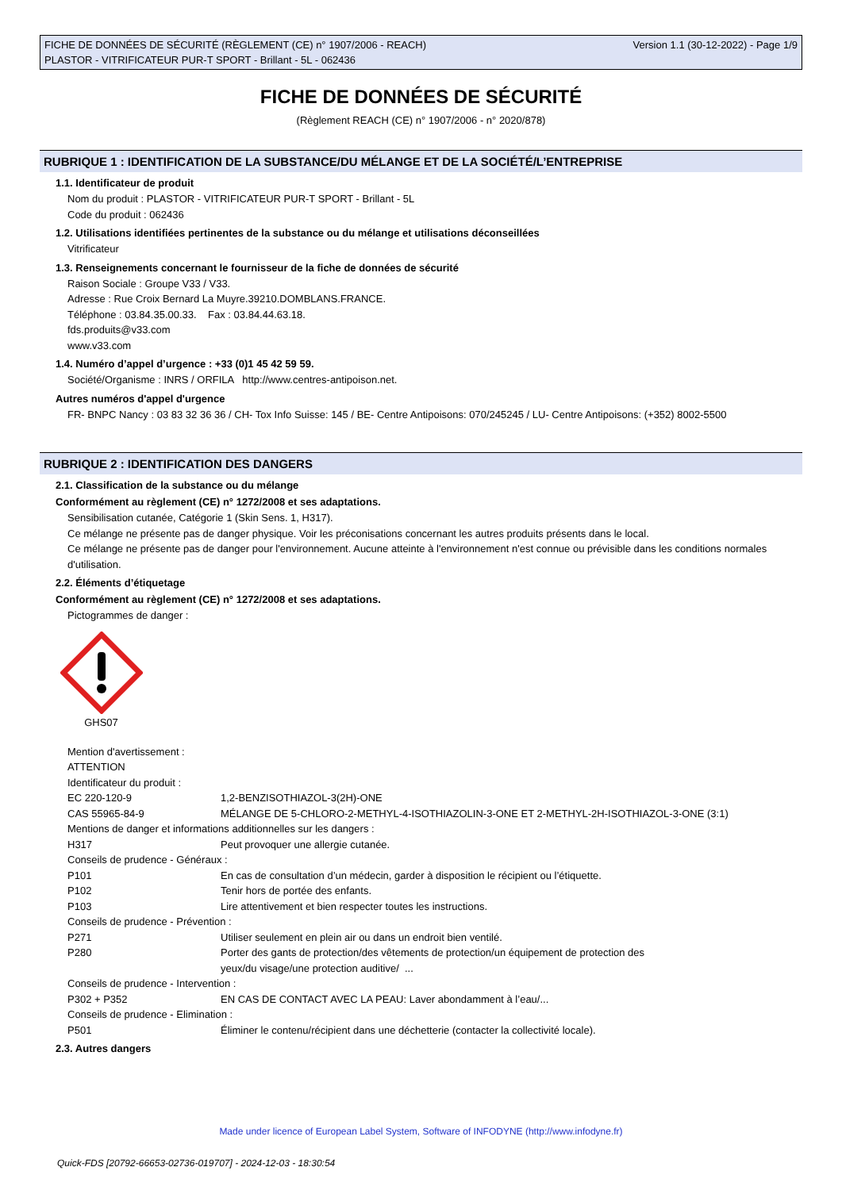FICHE DE DONNÉES DE SÉCURITÉ (RÈGLEMENT (CE) n° 1907/2006 - REACH)
PLASTOR - VITRIFICATEUR PUR-T SPORT - Brillant - 5L - 062436
Version 1.1 (30-12-2022) - Page 1/9
FICHE DE DONNÉES DE SÉCURITÉ
(Règlement REACH (CE) n° 1907/2006 - n° 2020/878)
RUBRIQUE 1 : IDENTIFICATION DE LA SUBSTANCE/DU MÉLANGE ET DE LA SOCIÉTÉ/L’ENTREPRISE
1.1. Identificateur de produit
Nom du produit : PLASTOR - VITRIFICATEUR PUR-T SPORT - Brillant - 5L
Code du produit : 062436
1.2. Utilisations identifiées pertinentes de la substance ou du mélange et utilisations déconseillées
Vitrificateur
1.3. Renseignements concernant le fournisseur de la fiche de données de sécurité
Raison Sociale : Groupe V33 / V33.
Adresse : Rue Croix Bernard La Muyre.39210.DOMBLANS.FRANCE.
Téléphone : 03.84.35.00.33. Fax : 03.84.44.63.18.
fds.produits@v33.com
www.v33.com
1.4. Numéro d’appel d’urgence : +33 (0)1 45 42 59 59.
Société/Organisme : INRS / ORFILA http://www.centres-antipoison.net.
Autres numéros d'appel d'urgence
FR- BNPC Nancy : 03 83 32 36 36 / CH- Tox Info Suisse: 145 / BE- Centre Antipoisons: 070/245245 / LU- Centre Antipoisons: (+352) 8002-5500
RUBRIQUE 2 : IDENTIFICATION DES DANGERS
2.1. Classification de la substance ou du mélange
Conformément au règlement (CE) n° 1272/2008 et ses adaptations.
Sensibilisation cutanée, Catégorie 1 (Skin Sens. 1, H317).
Ce mélange ne présente pas de danger physique. Voir les préconisations concernant les autres produits présents dans le local.
Ce mélange ne présente pas de danger pour l'environnement. Aucune atteinte à l'environnement n'est connue ou prévisible dans les conditions normales d'utilisation.
2.2. Éléments d’étiquetage
Conformément au règlement (CE) n° 1272/2008 et ses adaptations.
Pictogrammes de danger :
GHS07
Mention d'avertissement :
ATTENTION
Identificateur du produit :
| EC 220-120-9 | 1,2-BENZISOTHIAZOL-3(2H)-ONE |
| CAS 55965-84-9 | MÉLANGE DE 5-CHLORO-2-METHYL-4-ISOTHIAZOLIN-3-ONE ET 2-METHYL-2H-ISOTHIAZOL-3-ONE (3:1) |
| Mentions de danger et informations additionnelles sur les dangers : | |
| H317 | Peut provoquer une allergie cutanée. |
| Conseils de prudence - Généraux : | |
| P101 | En cas de consultation d’un médecin, garder à disposition le récipient ou l’étiquette. |
| P102 | Tenir hors de portée des enfants. |
| P103 | Lire attentivement et bien respecter toutes les instructions. |
| Conseils de prudence - Prévention : | |
| P271 | Utiliser seulement en plein air ou dans un endroit bien ventilé. |
| P280 | Porter des gants de protection/des vêtements de protection/un équipement de protection des yeux/du visage/une protection auditive/ ... |
| Conseils de prudence - Intervention : | |
| P302 + P352 | EN CAS DE CONTACT AVEC LA PEAU: Laver abondamment à l’eau/... |
| Conseils de prudence - Elimination : | |
| P501 | Éliminer le contenu/récipient dans une déchetterie (contacter la collectivité locale). |
2.3. Autres dangers
Made under licence of European Label System, Software of INFODYNE (http://www.infodyne.fr)
Quick-FDS [20792-66653-02736-019707] - 2024-12-03 - 18:30:54